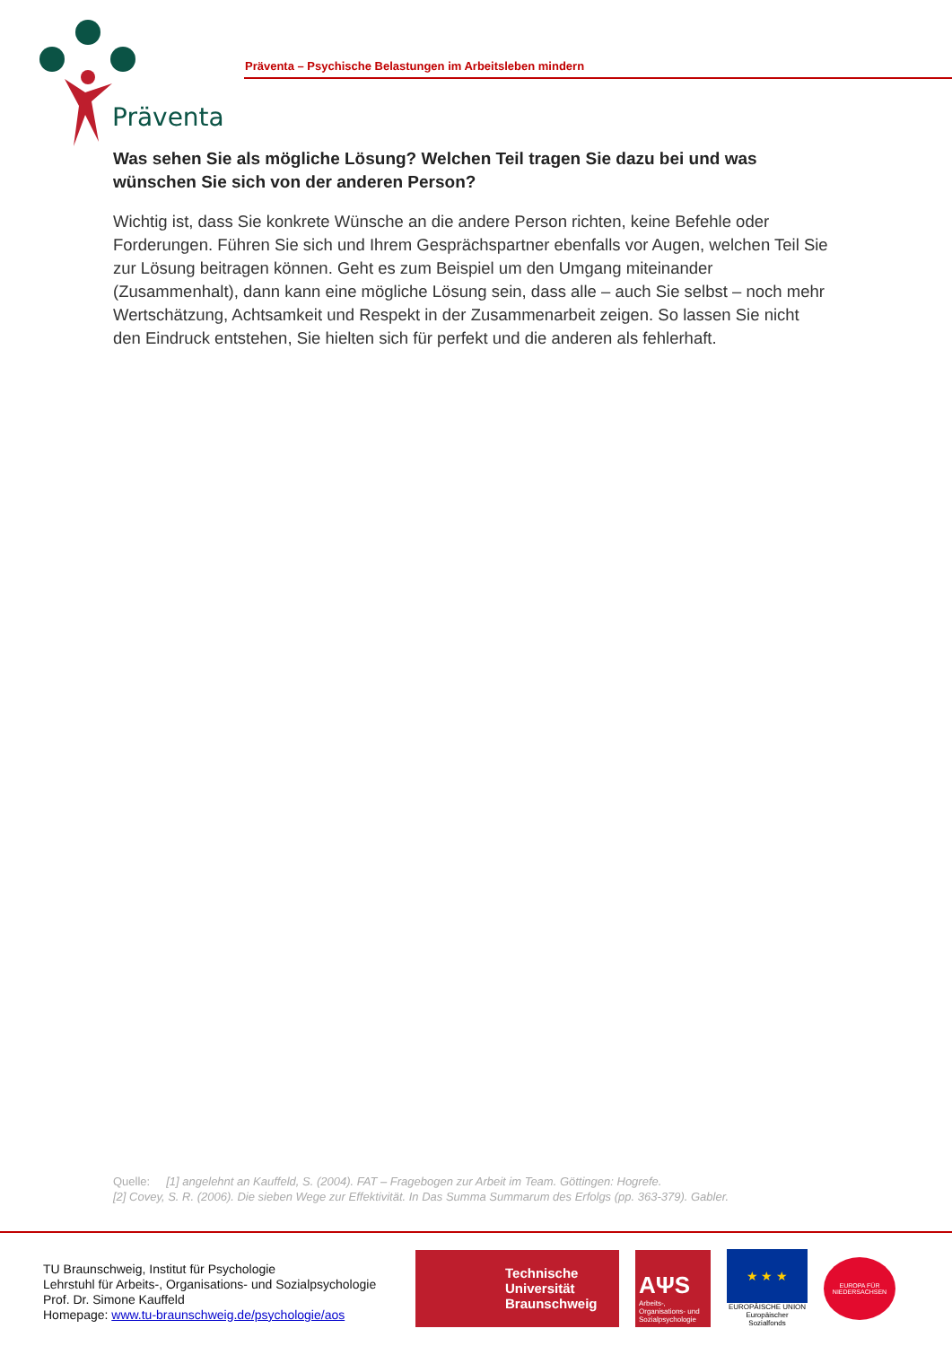Präventa
Präventa – Psychische Belastungen im Arbeitsleben mindern
Was sehen Sie als mögliche Lösung? Welchen Teil tragen Sie dazu bei und was wünschen Sie sich von der anderen Person?
Wichtig ist, dass Sie konkrete Wünsche an die andere Person richten, keine Befehle oder Forderungen. Führen Sie sich und Ihrem Gesprächspartner ebenfalls vor Augen, welchen Teil Sie zur Lösung beitragen können. Geht es zum Beispiel um den Umgang miteinander (Zusammenhalt), dann kann eine mögliche Lösung sein, dass alle – auch Sie selbst – noch mehr Wertschätzung, Achtsamkeit und Respekt in der Zusammenarbeit zeigen. So lassen Sie nicht den Eindruck entstehen, Sie hielten sich für perfekt und die anderen als fehlerhaft.
Quelle: [1] angelehnt an Kauffeld, S. (2004). FAT – Fragebogen zur Arbeit im Team. Göttingen: Hogrefe.
[2] Covey, S. R. (2006). Die sieben Wege zur Effektivität. In Das Summa Summarum des Erfolgs (pp. 363-379). Gabler.
TU Braunschweig, Institut für Psychologie
Lehrstuhl für Arbeits-, Organisations- und Sozialpsychologie
Prof. Dr. Simone Kauffeld
Homepage: www.tu-braunschweig.de/psychologie/aos
Technische
Universität
Braunschweig
AΨS
Arbeits-, Organisations- und Sozialpsychologie
★ ★ ★
EUROPÄISCHE UNION
Europäischer Sozialfonds
EUROPA FÜR
NIEDERSACHSEN